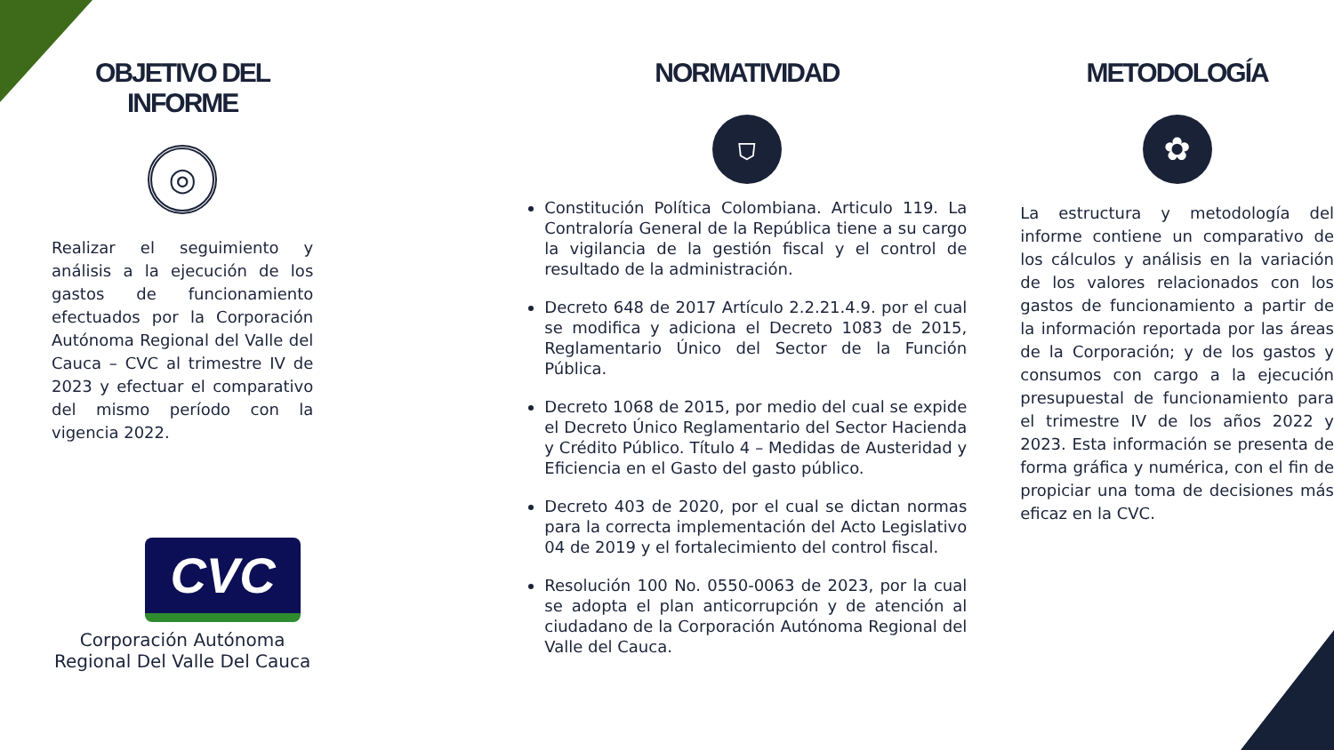OBJETIVO DEL INFORME
◎
Realizar el seguimiento y análisis a la ejecución de los gastos de funcionamiento efectuados por la Corporación Autónoma Regional del Valle del Cauca – CVC al trimestre IV de 2023 y efectuar el comparativo del mismo período con la vigencia 2022.
CVC
Corporación Autónoma
Regional Del Valle Del Cauca
NORMATIVIDAD
⛉
Constitución Política Colombiana. Articulo 119. La Contraloría General de la República tiene a su cargo la vigilancia de la gestión fiscal y el control de resultado de la administración.
Decreto 648 de 2017 Artículo 2.2.21.4.9. por el cual se modifica y adiciona el Decreto 1083 de 2015, Reglamentario Único del Sector de la Función Pública.
Decreto 1068 de 2015, por medio del cual se expide el Decreto Único Reglamentario del Sector Hacienda y Crédito Público. Título 4 – Medidas de Austeridad y Eficiencia en el Gasto del gasto público.
Decreto 403 de 2020, por el cual se dictan normas para la correcta implementación del Acto Legislativo 04 de 2019 y el fortalecimiento del control fiscal.
Resolución 100 No. 0550-0063 de 2023, por la cual se adopta el plan anticorrupción y de atención al ciudadano de la Corporación Autónoma Regional del Valle del Cauca.
METODOLOGÍA
✿
La estructura y metodología del informe contiene un comparativo de los cálculos y análisis en la variación de los valores relacionados con los gastos de funcionamiento a partir de la información reportada por las áreas de la Corporación; y de los gastos y consumos con cargo a la ejecución presupuestal de funcionamiento para el trimestre IV de los años 2022 y 2023. Esta información se presenta de forma gráfica y numérica, con el fin de propiciar una toma de decisiones más eficaz en la CVC.